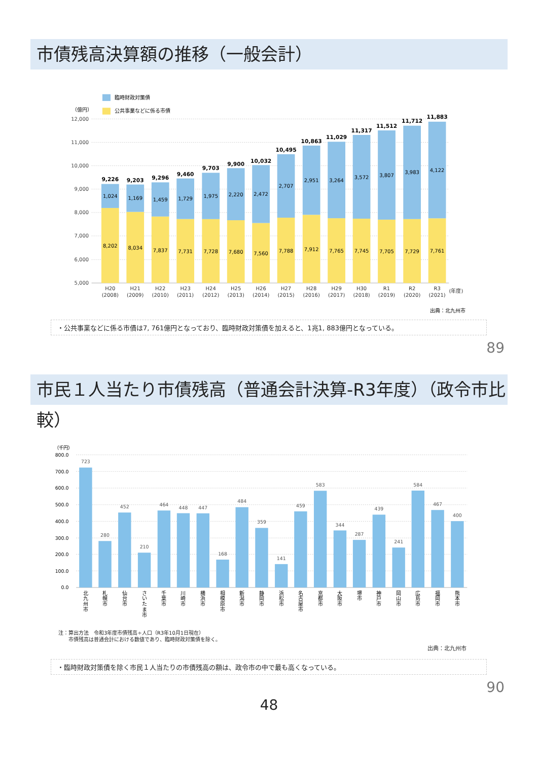市債残高決算額の推移（一般会計）
臨時財政対策債
公共事業などに係る市債
（億円）
12,000
11,000
10,000
9,000
8,000
7,000
6,000
5,000
9,226
9,203
9,296
9,460
9,703
9,900
10,032
10,495
10,863
11,029
11,317
11,512
11,712
11,883
1,024
1,169
1,459
1,729
1,975
2,220
2,472
2,707
2,951
3,264
3,572
3,807
3,983
4,122
8,202
8,034
7,837
7,731
7,728
7,680
7,560
7,788
7,912
7,765
7,745
7,705
7,729
7,761
H20
H21
H22
H23
H24
H25
H26
H27
H28
H29
H30
R1
R2
R3
(2008)
(2009)
(2010)
(2011)
(2012)
(2013)
(2014)
(2015)
(2016)
(2017)
(2018)
(2019)
(2020)
(2021)
(年度)
出典：北九州市
・公共事業などに係る市債は7, 761億円となっており、臨時財政対策債を加えると、1兆1, 883億円となっている。
89
市民１人当たり市債残高（普通会計決算-R3年度）（政令市比較）
（千円）
800.0
700.0
600.0
500.0
400.0
300.0
200.0
100.0
0.0
723
280
452
210
464
448
447
168
484
359
141
459
583
344
287
439
241
584
467
400
北 九 州 市
札 幌 市
仙 台 市
さ い た ま 市
千 葉 市
川 崎 市
横 浜 市
相 模 原 市
新 潟 市
静 岡 市
浜 松 市
名 古 屋 市
京 都 市
大 阪 市
堺 市
神 戸 市
岡 山 市
広 島 市
福 岡 市
熊 本 市
注：算出方法　令和3年度市債残高÷人口（R3年10月1日現在）
　　市債残高は普通会計における数値であり、臨時財政対策債を除く。
出典：北九州市
・臨時財政対策債を除く市民１人当たりの市債残高の額は、政令市の中で最も高くなっている。
90
48